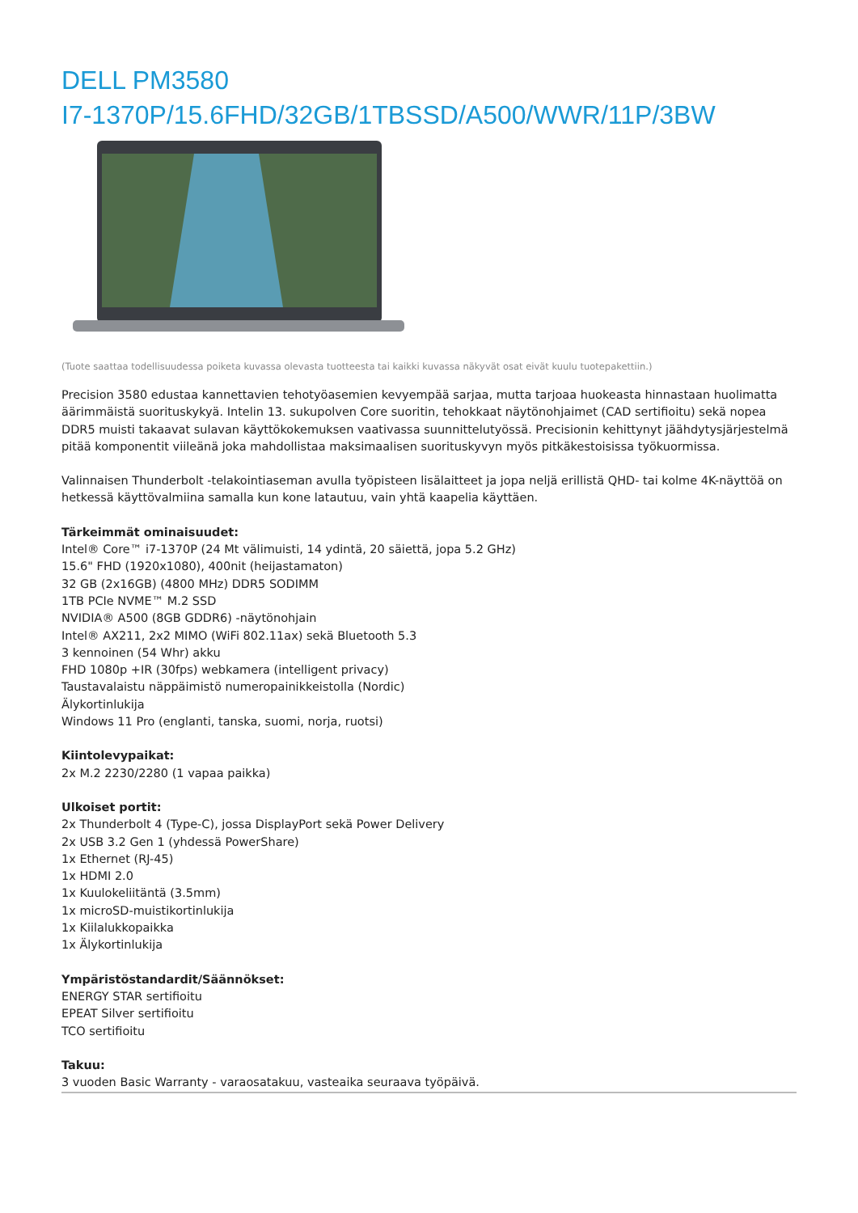DELL PM3580
I7-1370P/15.6FHD/32GB/1TBSSD/A500/WWR/11P/3BW
(Tuote saattaa todellisuudessa poiketa kuvassa olevasta tuotteesta tai kaikki kuvassa näkyvät osat eivät kuulu tuotepakettiin.)
Precision 3580 edustaa kannettavien tehotyöasemien kevyempää sarjaa, mutta tarjoaa huokeasta hinnastaan huolimatta äärimmäistä suorituskykyä. Intelin 13. sukupolven Core suoritin, tehokkaat näytönohjaimet (CAD sertifioitu) sekä nopea DDR5 muisti takaavat sulavan käyttökokemuksen vaativassa suunnittelutyössä. Precisionin kehittynyt jäähdytysjärjestelmä pitää komponentit viileänä joka mahdollistaa maksimaalisen suorituskyvyn myös pitkäkestoisissa työkuormissa.
Valinnaisen Thunderbolt -telakointiaseman avulla työpisteen lisälaitteet ja jopa neljä erillistä QHD- tai kolme 4K-näyttöä on hetkessä käyttövalmiina samalla kun kone latautuu, vain yhtä kaapelia käyttäen.
Tärkeimmät ominaisuudet:
Intel® Core™ i7-1370P (24 Mt välimuisti, 14 ydintä, 20 säiettä, jopa 5.2 GHz)
15.6" FHD (1920x1080), 400nit (heijastamaton)
32 GB (2x16GB) (4800 MHz) DDR5 SODIMM
1TB PCIe NVME™ M.2 SSD
NVIDIA® A500 (8GB GDDR6) -näytönohjain
Intel® AX211, 2x2 MIMO (WiFi 802.11ax) sekä Bluetooth 5.3
3 kennoinen (54 Whr) akku
FHD 1080p +IR (30fps) webkamera (intelligent privacy)
Taustavalaistu näppäimistö numeropainikkeistolla (Nordic)
Älykortinlukija
Windows 11 Pro (englanti, tanska, suomi, norja, ruotsi)
Kiintolevypaikat:
2x M.2 2230/2280 (1 vapaa paikka)
Ulkoiset portit:
2x Thunderbolt 4 (Type-C), jossa DisplayPort sekä Power Delivery
2x USB 3.2 Gen 1 (yhdessä PowerShare)
1x Ethernet (RJ-45)
1x HDMI 2.0
1x Kuulokeliitäntä (3.5mm)
1x microSD-muistikortinlukija
1x Kiilalukkopaikka
1x Älykortinlukija
Ympäristöstandardit/Säännökset:
ENERGY STAR sertifioitu
EPEAT Silver sertifioitu
TCO sertifioitu
Takuu:
3 vuoden Basic Warranty - varaosatakuu, vasteaika seuraava työpäivä.